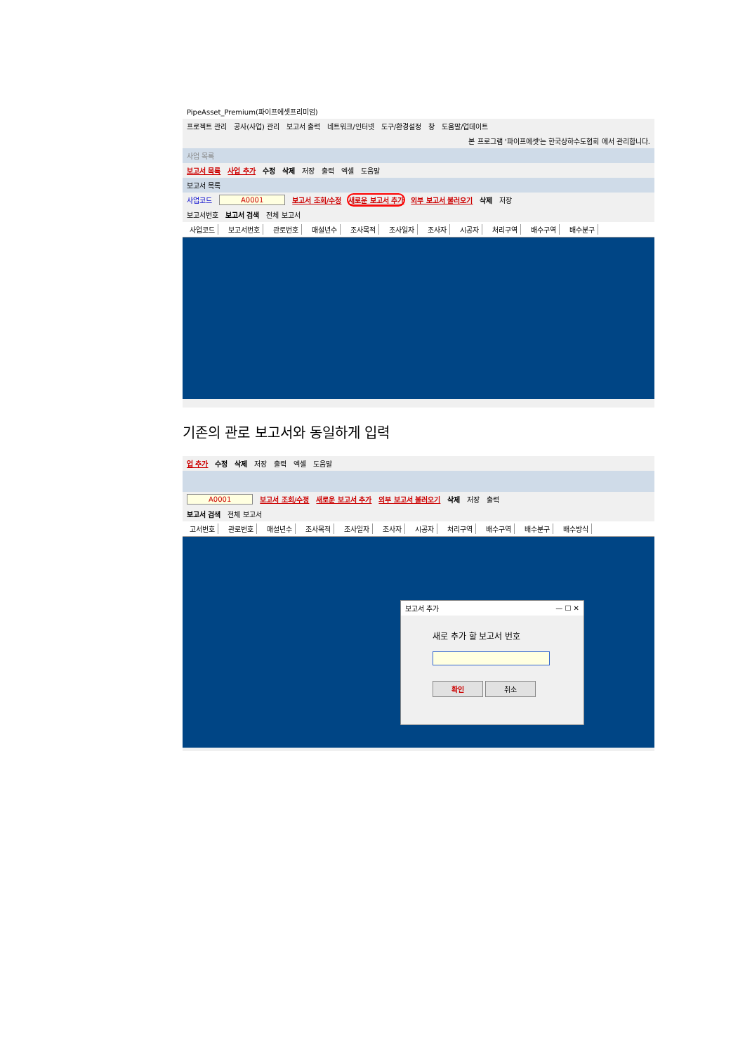PipeAsset_Premium(파이프에셋프리미엄)
프로젝트 관리 공사(사업) 관리 보고서 출력 네트워크/인터넷 도구/환경설정 창 도움말/업데이트
본 프로그램 '파이프에셋'는 한국상하수도협회 에서 관리합니다.
사업 목록
보고서 목록 사업 추가 수정 삭제 저장 출력 엑셀 도움말
보고서 목록
사업코드 A0001 보고서 조회/수정 새로운 보고서 추가 외부 보고서 불러오기 삭제 저장
보고서번호 보고서 검색 전체 보고서
사업코드 보고서번호 관로번호 매설년수 조사목적 조사일자 조사자 시공자 처리구역 배수구역 배수분구
기존의 관로 보고서와 동일하게 입력
업 추가 수정 삭제 저장 출력 엑셀 도움말
A0001 보고서 조회/수정 새로운 보고서 추가 외부 보고서 불러오기 삭제 저장 출력
보고서 검색 전체 보고서
고서번호 관로번호 매설년수 조사목적 조사일자 조사자 시공자 처리구역 배수구역 배수분구 배수방식
보고서 추가 — ☐ ✕
새로 추가 할 보고서 번호
확인 취소